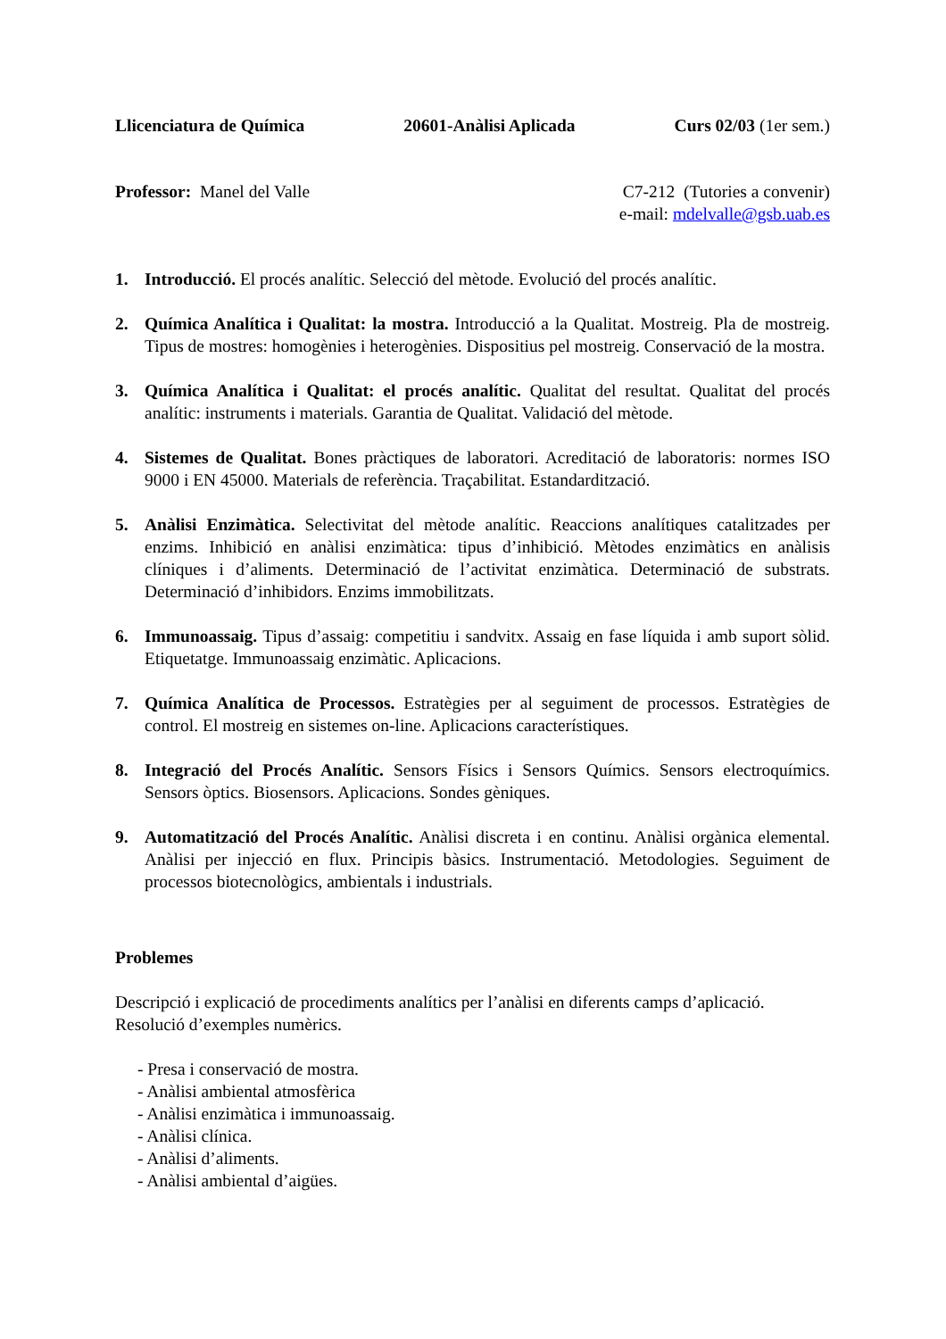Llicenciatura de Química 20601-Anàlisi Aplicada Curs 02/03 (1er sem.)
Professor: Manel del Valle C7-212 (Tutories a convenir)
e-mail: mdelvalle@gsb.uab.es
1. Introducció. El procés analític. Selecció del mètode. Evolució del procés analític.
2. Química Analítica i Qualitat: la mostra. Introducció a la Qualitat. Mostreig. Pla de mostreig. Tipus de mostres: homogènies i heterogènies. Dispositius pel mostreig. Conservació de la mostra.
3. Química Analítica i Qualitat: el procés analític. Qualitat del resultat. Qualitat del procés analític: instruments i materials. Garantia de Qualitat. Validació del mètode.
4. Sistemes de Qualitat. Bones pràctiques de laboratori. Acreditació de laboratoris: normes ISO 9000 i EN 45000. Materials de referència. Traçabilitat. Estandardització.
5. Anàlisi Enzimàtica. Selectivitat del mètode analític. Reaccions analítiques catalitzades per enzims. Inhibició en anàlisi enzimàtica: tipus d’inhibició. Mètodes enzimàtics en anàlisis clíniques i d’aliments. Determinació de l’activitat enzimàtica. Determinació de substrats. Determinació d’inhibidors. Enzims immobilitzats.
6. Immunoassaig. Tipus d’assaig: competitiu i sandvitx. Assaig en fase líquida i amb suport sòlid. Etiquetatge. Immunoassaig enzimàtic. Aplicacions.
7. Química Analítica de Processos. Estratègies per al seguiment de processos. Estratègies de control. El mostreig en sistemes on-line. Aplicacions característiques.
8. Integració del Procés Analític. Sensors Físics i Sensors Químics. Sensors electroquímics. Sensors òptics. Biosensors. Aplicacions. Sondes gèniques.
9. Automatització del Procés Analític. Anàlisi discreta i en continu. Anàlisi orgànica elemental. Anàlisi per injecció en flux. Principis bàsics. Instrumentació. Metodologies. Seguiment de processos biotecnològics, ambientals i industrials.
Problemes
Descripció i explicació de procediments analítics per l’anàlisi en diferents camps d’aplicació. Resolució d’exemples numèrics.
- Presa i conservació de mostra.
- Anàlisi ambiental atmosfèrica
- Anàlisi enzimàtica i immunoassaig.
- Anàlisi clínica.
- Anàlisi d’aliments.
- Anàlisi ambiental d’aigües.